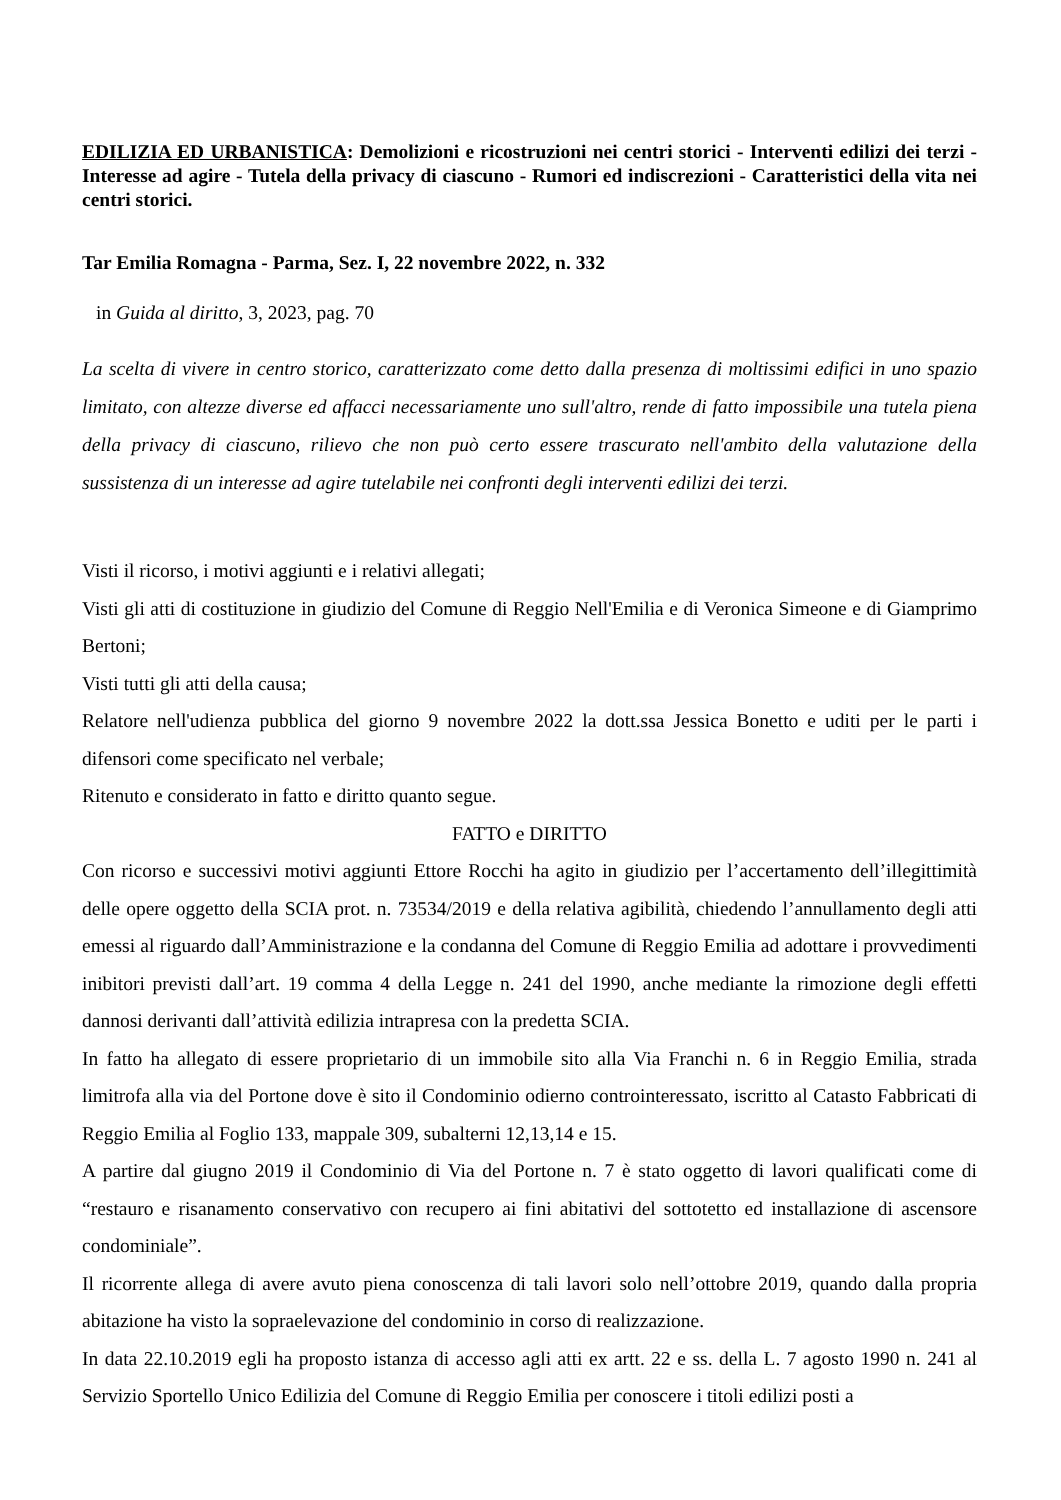EDILIZIA ED URBANISTICA: Demolizioni e ricostruzioni nei centri storici - Interventi edilizi dei terzi - Interesse ad agire - Tutela della privacy di ciascuno - Rumori ed indiscrezioni - Caratteristici della vita nei centri storici.
Tar Emilia Romagna - Parma, Sez. I, 22 novembre 2022, n. 332
in Guida al diritto, 3, 2023, pag. 70
La scelta di vivere in centro storico, caratterizzato come detto dalla presenza di moltissimi edifici in uno spazio limitato, con altezze diverse ed affacci necessariamente uno sull'altro, rende di fatto impossibile una tutela piena della privacy di ciascuno, rilievo che non può certo essere trascurato nell'ambito della valutazione della sussistenza di un interesse ad agire tutelabile nei confronti degli interventi edilizi dei terzi.
Visti il ricorso, i motivi aggiunti e i relativi allegati;
Visti gli atti di costituzione in giudizio del Comune di Reggio Nell'Emilia e di Veronica Simeone e di Giamprimo Bertoni;
Visti tutti gli atti della causa;
Relatore nell'udienza pubblica del giorno 9 novembre 2022 la dott.ssa Jessica Bonetto e uditi per le parti i difensori come specificato nel verbale;
Ritenuto e considerato in fatto e diritto quanto segue.
FATTO e DIRITTO
Con ricorso e successivi motivi aggiunti Ettore Rocchi ha agito in giudizio per l’accertamento dell’illegittimità delle opere oggetto della SCIA prot. n. 73534/2019 e della relativa agibilità, chiedendo l’annullamento degli atti emessi al riguardo dall’Amministrazione e la condanna del Comune di Reggio Emilia ad adottare i provvedimenti inibitori previsti dall’art. 19 comma 4 della Legge n. 241 del 1990, anche mediante la rimozione degli effetti dannosi derivanti dall’attività edilizia intrapresa con la predetta SCIA.
In fatto ha allegato di essere proprietario di un immobile sito alla Via Franchi n. 6 in Reggio Emilia, strada limitrofa alla via del Portone dove è sito il Condominio odierno controinteressato, iscritto al Catasto Fabbricati di Reggio Emilia al Foglio 133, mappale 309, subalterni 12,13,14 e 15.
A partire dal giugno 2019 il Condominio di Via del Portone n. 7 è stato oggetto di lavori qualificati come di “restauro e risanamento conservativo con recupero ai fini abitativi del sottotetto ed installazione di ascensore condominiale”.
Il ricorrente allega di avere avuto piena conoscenza di tali lavori solo nell’ottobre 2019, quando dalla propria abitazione ha visto la sopraelevazione del condominio in corso di realizzazione.
In data 22.10.2019 egli ha proposto istanza di accesso agli atti ex artt. 22 e ss. della L. 7 agosto 1990 n. 241 al Servizio Sportello Unico Edilizia del Comune di Reggio Emilia per conoscere i titoli edilizi posti a